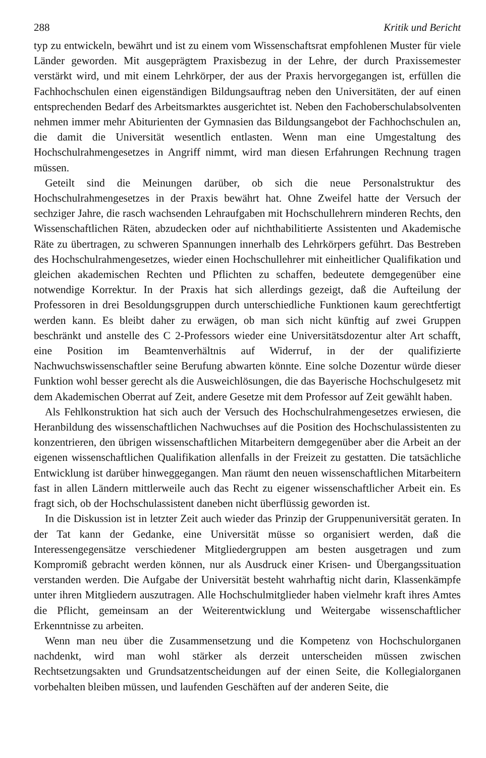288 Kritik und Bericht
typ zu entwickeln, bewährt und ist zu einem vom Wissenschaftsrat empfohlenen Muster für viele Länder geworden. Mit ausgeprägtem Praxisbezug in der Lehre, der durch Praxissemester verstärkt wird, und mit einem Lehrkörper, der aus der Praxis hervorgegangen ist, erfüllen die Fachhochschulen einen eigenständigen Bildungsauftrag neben den Universitäten, der auf einen entsprechenden Bedarf des Arbeitsmarktes ausgerichtet ist. Neben den Fachoberschulabsolventen nehmen immer mehr Abiturienten der Gymnasien das Bildungsangebot der Fachhochschulen an, die damit die Universität wesentlich entlasten. Wenn man eine Umgestaltung des Hochschulrahmengesetzes in Angriff nimmt, wird man diesen Erfahrungen Rechnung tragen müssen.
Geteilt sind die Meinungen darüber, ob sich die neue Personalstruktur des Hochschulrahmengesetzes in der Praxis bewährt hat. Ohne Zweifel hatte der Versuch der sechziger Jahre, die rasch wachsenden Lehraufgaben mit Hochschullehrern minderen Rechts, den Wissenschaftlichen Räten, abzudecken oder auf nichthabilitierte Assistenten und Akademische Räte zu übertragen, zu schweren Spannungen innerhalb des Lehrkörpers geführt. Das Bestreben des Hochschulrahmengesetzes, wieder einen Hochschullehrer mit einheitlicher Qualifikation und gleichen akademischen Rechten und Pflichten zu schaffen, bedeutete demgegenüber eine notwendige Korrektur. In der Praxis hat sich allerdings gezeigt, daß die Aufteilung der Professoren in drei Besoldungsgruppen durch unterschiedliche Funktionen kaum gerechtfertigt werden kann. Es bleibt daher zu erwägen, ob man sich nicht künftig auf zwei Gruppen beschränkt und anstelle des C 2-Professors wieder eine Universitätsdozentur alter Art schafft, eine Position im Beamtenverhältnis auf Widerruf, in der der qualifizierte Nachwuchswissenschaftler seine Berufung abwarten könnte. Eine solche Dozentur würde dieser Funktion wohl besser gerecht als die Ausweichlösungen, die das Bayerische Hochschulgesetz mit dem Akademischen Oberrat auf Zeit, andere Gesetze mit dem Professor auf Zeit gewählt haben.
Als Fehlkonstruktion hat sich auch der Versuch des Hochschulrahmengesetzes erwiesen, die Heranbildung des wissenschaftlichen Nachwuchses auf die Position des Hochschulassistenten zu konzentrieren, den übrigen wissenschaftlichen Mitarbeitern demgegenüber aber die Arbeit an der eigenen wissenschaftlichen Qualifikation allenfalls in der Freizeit zu gestatten. Die tatsächliche Entwicklung ist darüber hinweggegangen. Man räumt den neuen wissenschaftlichen Mitarbeitern fast in allen Ländern mittlerweile auch das Recht zu eigener wissenschaftlicher Arbeit ein. Es fragt sich, ob der Hochschulassistent daneben nicht überflüssig geworden ist.
In die Diskussion ist in letzter Zeit auch wieder das Prinzip der Gruppenuniversität geraten. In der Tat kann der Gedanke, eine Universität müsse so organisiert werden, daß die Interessengegensätze verschiedener Mitgliedergruppen am besten ausgetragen und zum Kompromiß gebracht werden können, nur als Ausdruck einer Krisen- und Übergangssituation verstanden werden. Die Aufgabe der Universität besteht wahrhaftig nicht darin, Klassenkämpfe unter ihren Mitgliedern auszutragen. Alle Hochschulmitglieder haben vielmehr kraft ihres Amtes die Pflicht, gemeinsam an der Weiterentwicklung und Weitergabe wissenschaftlicher Erkenntnisse zu arbeiten.
Wenn man neu über die Zusammensetzung und die Kompetenz von Hochschulorganen nachdenkt, wird man wohl stärker als derzeit unterscheiden müssen zwischen Rechtsetzungsakten und Grundsatzentscheidungen auf der einen Seite, die Kollegialorganen vorbehalten bleiben müssen, und laufenden Geschäften auf der anderen Seite, die